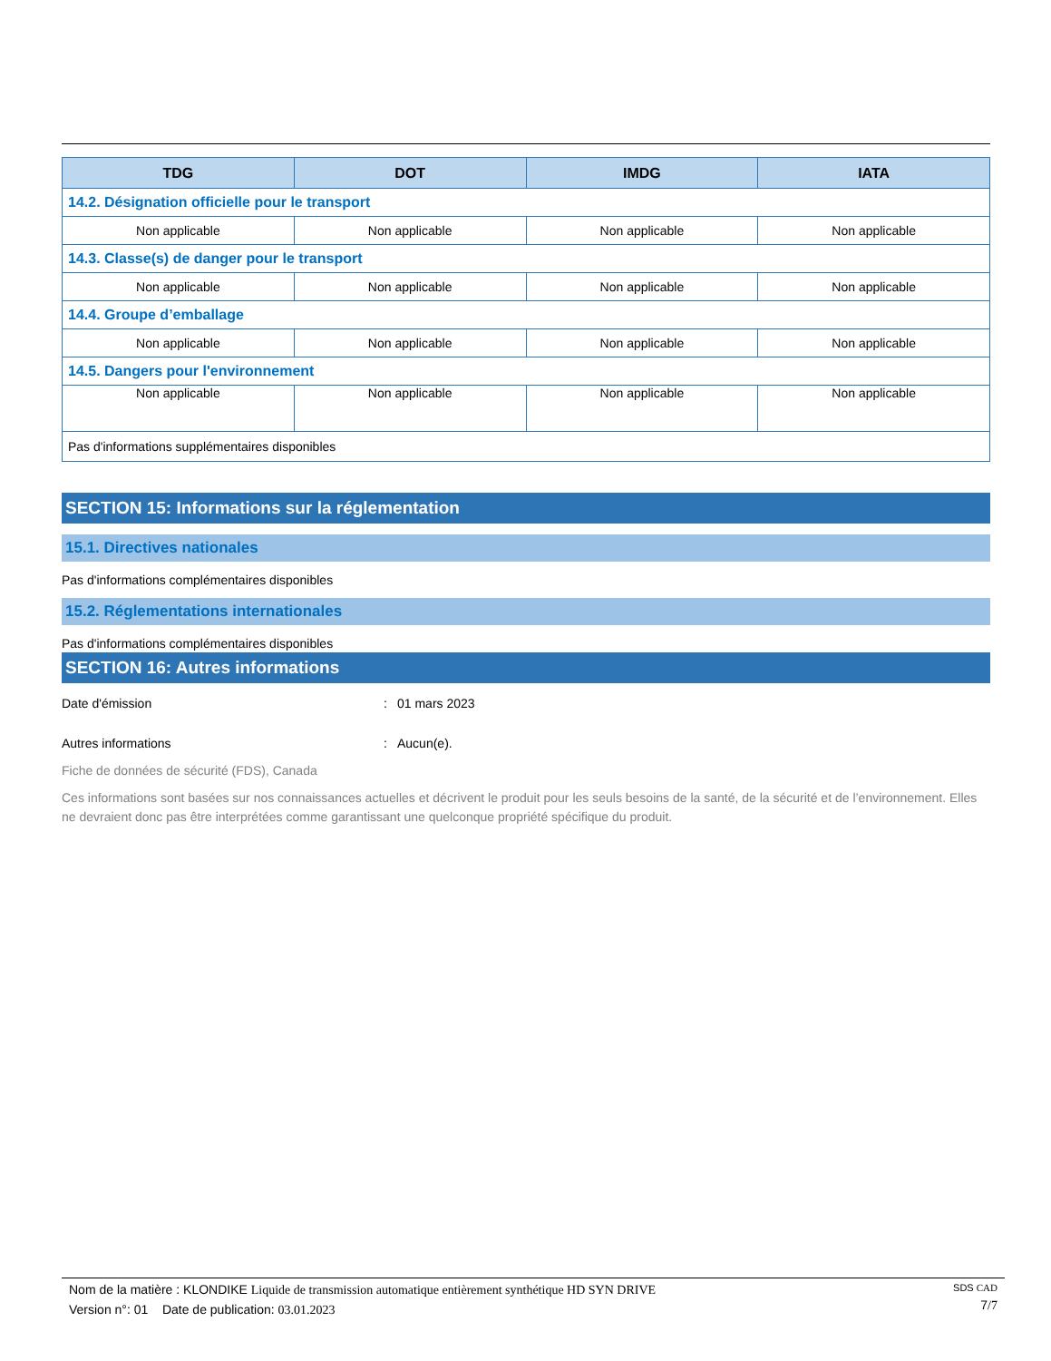| TDG | DOT | IMDG | IATA |
| --- | --- | --- | --- |
| 14.2. Désignation officielle pour le transport | | | |
| Non applicable | Non applicable | Non applicable | Non applicable |
| 14.3. Classe(s) de danger pour le transport | | | |
| Non applicable | Non applicable | Non applicable | Non applicable |
| 14.4. Groupe d’emballage | | | |
| Non applicable | Non applicable | Non applicable | Non applicable |
| 14.5. Dangers pour l'environnement | | | |
| Non applicable | Non applicable | Non applicable | Non applicable |
| Pas d'informations supplémentaires disponibles | | | |
SECTION 15: Informations sur la réglementation
15.1. Directives nationales
Pas d'informations complémentaires disponibles
15.2. Réglementations internationales
Pas d'informations complémentaires disponibles
SECTION 16: Autres informations
Date d'émission: 01 mars 2023
Autres informations: Aucun(e).
Fiche de données de sécurité (FDS), Canada
Ces informations sont basées sur nos connaissances actuelles et décrivent le produit pour les seuls besoins de la santé, de la sécurité et de l’environnement. Elles ne devraient donc pas être interprétées comme garantissant une quelconque propriété spécifique du produit.
Nom de la matière : KLONDIKE Liquide de transmission automatique entièrement synthétique HD SYN DRIVE
Version n°: 01 Date de publication: 03.01.2023
SDS CAD
7/7